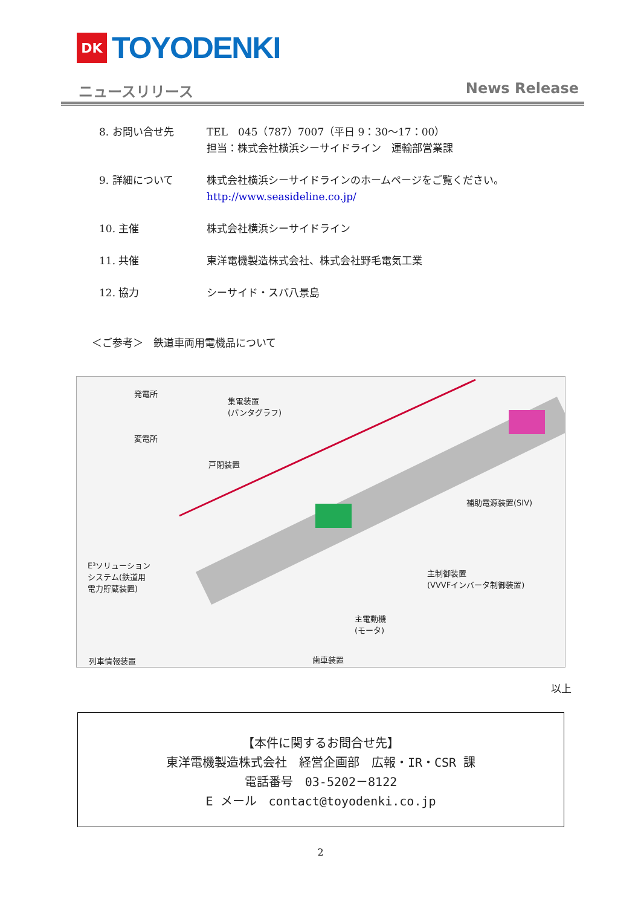DK
TOYODENKI
ニュースリリース News Release
8. お問い合せ先 TEL　045（787）7007（平日 9：30～17：00）
担当：株式会社横浜シーサイドライン　運輸部営業課
9. 詳細について 株式会社横浜シーサイドラインのホームページをご覧ください。
http://www.seasideline.co.jp/
10. 主催 株式会社横浜シーサイドライン
11. 共催 東洋電機製造株式会社、株式会社野毛電気工業
12. 協力 シーサイド・スパ八景島
＜ご参考＞　鉄道車両用電機品について
発電所
集電装置
(パンタグラフ)
変電所
戸閉装置
補助電源装置(SIV)
E³ソリューション
システム(鉄道用
電力貯蔵装置)
主制御装置
(VVVFインバータ制御装置)
主電動機
(モータ)
列車情報装置 歯車装置
以上
【本件に関するお問合せ先】
東洋電機製造株式会社　経営企画部　広報・IR・CSR 課
電話番号　03-5202－8122
E メール　contact@toyodenki.co.jp
2